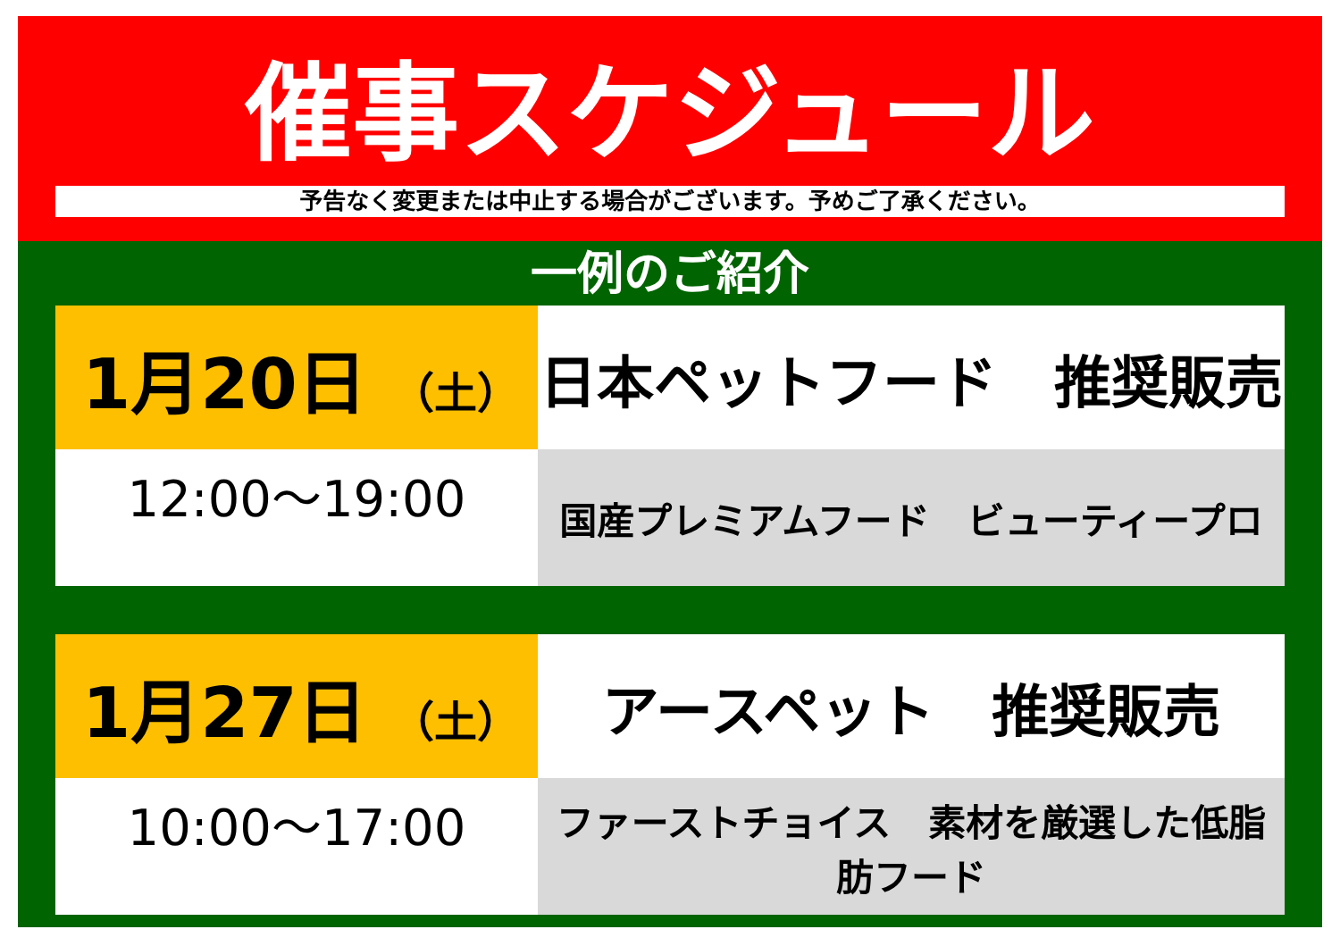催事スケジュール
予告なく変更または中止する場合がございます。予めご了承ください。
一例のご紹介
| 1月20日 （土） | 日本ペットフード 推奨販売 |
| 12:00～19:00 | 国産プレミアムフード ビューティープロ |
| 1月27日 （土） | アースペット 推奨販売 |
| 10:00～17:00 | ファーストチョイス 素材を厳選した低脂肪フード |